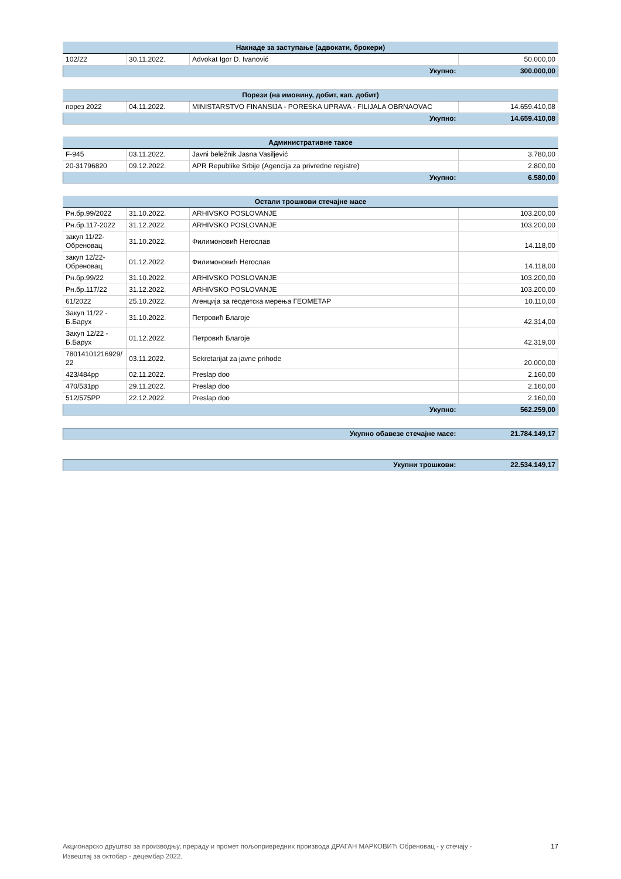| Накнаде за заступање (адвокати, брокери) | | | |
| --- | --- | --- | --- |
| 102/22 | 30.11.2022. | Advokat Igor D. Ivanović | 50.000,00 |
| Укупно: | | | 300.000,00 |
| Порези (на имовину, добит, кап. добит) | | | |
| --- | --- | --- | --- |
| порез 2022 | 04.11.2022. | MINISTARSTVO FINANSIJA - PORESKA UPRAVA - FILIJALA OBRNAOVAC | 14.659.410,08 |
| Укупно: | | | 14.659.410,08 |
| Административне таксе | | | |
| --- | --- | --- | --- |
| F-945 | 03.11.2022. | Javni beležnik Jasna Vasiljević | 3.780,00 |
| 20-31796820 | 09.12.2022. | APR Republike Srbije (Agencija za privredne registre) | 2.800,00 |
| Укупно: | | | 6.580,00 |
| Остали трошкови стечајне масе | | | |
| --- | --- | --- | --- |
| Рн.бр.99/2022 | 31.10.2022. | ARHIVSKO POSLOVANJE | 103.200,00 |
| Рн.бр.117-2022 | 31.12.2022. | ARHIVSKO POSLOVANJE | 103.200,00 |
| закуп 11/22-Обреновац | 31.10.2022. | Филимоновић Негослав | 14.118,00 |
| закуп 12/22-Обреновац | 01.12.2022. | Филимоновић Негослав | 14.118,00 |
| Рн.бр.99/22 | 31.10.2022. | ARHIVSKO POSLOVANJE | 103.200,00 |
| Рн.бр.117/22 | 31.12.2022. | ARHIVSKO POSLOVANJE | 103.200,00 |
| 61/2022 | 25.10.2022. | Агенција за геодетска мерења ГЕОМЕТАР | 10.110,00 |
| Закуп 11/22 - Б.Барух | 31.10.2022. | Петровић Благоје | 42.314,00 |
| Закуп 12/22 - Б.Барух | 01.12.2022. | Петровић Благоје | 42.319,00 |
| 78014101216929/ 22 | 03.11.2022. | Sekretarijat za javne prihode | 20.000,00 |
| 423/484pp | 02.11.2022. | Preslap doo | 2.160,00 |
| 470/531pp | 29.11.2022. | Preslap doo | 2.160,00 |
| 512/575PP | 22.12.2022. | Preslap doo | 2.160,00 |
| Укупно: | | | 562.259,00 |
| Укупно обавезе стечајне масе: | 21.784.149,17 |
| Укупни трошкови: | 22.534.149,17 |
Акционарско друштво за производњу, прераду и промет пољопривредних производа ДРАГАН МАРКОВИЋ Обреновац - у стечају -
Извештај за октобар - децембар 2022. 17